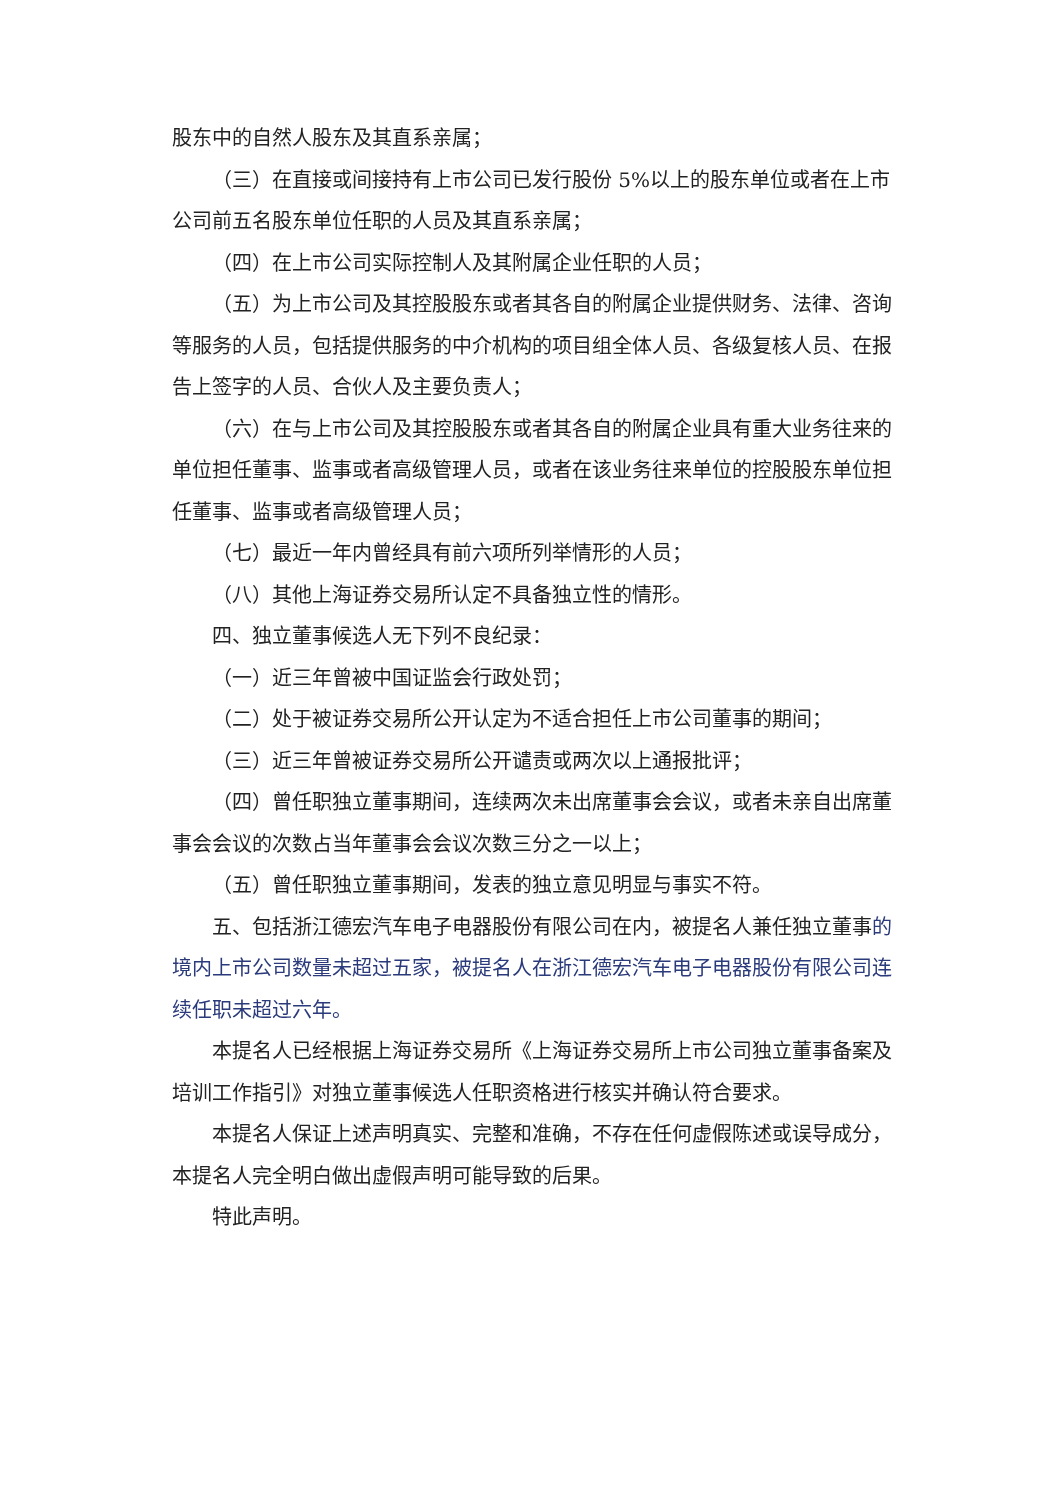股东中的自然人股东及其直系亲属；
（三）在直接或间接持有上市公司已发行股份 5%以上的股东单位或者在上市公司前五名股东单位任职的人员及其直系亲属；
（四）在上市公司实际控制人及其附属企业任职的人员；
（五）为上市公司及其控股股东或者其各自的附属企业提供财务、法律、咨询等服务的人员，包括提供服务的中介机构的项目组全体人员、各级复核人员、在报告上签字的人员、合伙人及主要负责人；
（六）在与上市公司及其控股股东或者其各自的附属企业具有重大业务往来的单位担任董事、监事或者高级管理人员，或者在该业务往来单位的控股股东单位担任董事、监事或者高级管理人员；
（七）最近一年内曾经具有前六项所列举情形的人员；
（八）其他上海证券交易所认定不具备独立性的情形。
四、独立董事候选人无下列不良纪录：
（一）近三年曾被中国证监会行政处罚；
（二）处于被证券交易所公开认定为不适合担任上市公司董事的期间；
（三）近三年曾被证券交易所公开谴责或两次以上通报批评；
（四）曾任职独立董事期间，连续两次未出席董事会会议，或者未亲自出席董事会会议的次数占当年董事会会议次数三分之一以上；
（五）曾任职独立董事期间，发表的独立意见明显与事实不符。
五、包括浙江德宏汽车电子电器股份有限公司在内，被提名人兼任独立董事的境内上市公司数量未超过五家，被提名人在浙江德宏汽车电子电器股份有限公司连续任职未超过六年。
本提名人已经根据上海证券交易所《上海证券交易所上市公司独立董事备案及培训工作指引》对独立董事候选人任职资格进行核实并确认符合要求。
本提名人保证上述声明真实、完整和准确，不存在任何虚假陈述或误导成分，本提名人完全明白做出虚假声明可能导致的后果。
特此声明。